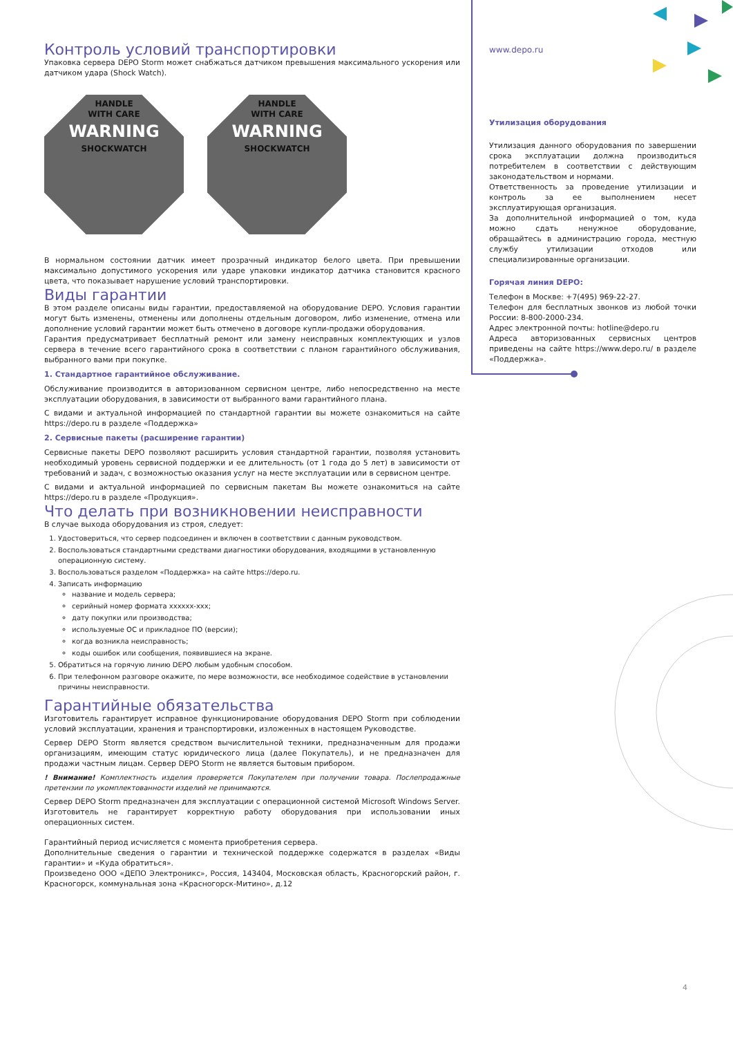Контроль условий транспортировки
Упаковка сервера DEPO Storm может снабжаться датчиком превышения максимального ускорения или датчиком удара (Shock Watch).
HANDLE
WITH CARE
WARNING
SHOCKWATCH
HANDLE
WITH CARE
WARNING
SHOCKWATCH
В нормальном состоянии датчик имеет прозрачный индикатор белого цвета. При превышении максимально допустимого ускорения или ударе упаковки индикатор датчика становится красного цвета, что показывает нарушение условий транспортировки.
Виды гарантии
В этом разделе описаны виды гарантии, предоставляемой на оборудование DEPO. Условия гарантии могут быть изменены, отменены или дополнены отдельным договором, либо изменение, отмена или дополнение условий гарантии может быть отмечено в договоре купли-продажи оборудования.
Гарантия предусматривает бесплатный ремонт или замену неисправных комплектующих и узлов сервера в течение всего гарантийного срока в соответствии с планом гарантийного обслуживания, выбранного вами при покупке.
1. Стандартное гарантийное обслуживание.
Обслуживание производится в авторизованном сервисном центре, либо непосредственно на месте эксплуатации оборудования, в зависимости от выбранного вами гарантийного плана.
С видами и актуальной информацией по стандартной гарантии вы можете ознакомиться на сайте https://depo.ru в разделе «Поддержка»
2. Сервисные пакеты (расширение гарантии)
Сервисные пакеты DEPO позволяют расширить условия стандартной гарантии, позволяя установить необходимый уровень сервисной поддержки и ее длительность (от 1 года до 5 лет) в зависимости от требований и задач, с возможностью оказания услуг на месте эксплуатации или в сервисном центре.
С видами и актуальной информацией по сервисным пакетам Вы можете ознакомиться на сайте https://depo.ru в разделе «Продукция».
Что делать при возникновении неисправности
В случае выхода оборудования из строя, следует:
1. Удостовериться, что сервер подсоединен и включен в соответствии с данным руководством.
2. Воспользоваться стандартными средствами диагностики оборудования, входящими в установленную операционную систему.
3. Воспользоваться разделом «Поддержка» на сайте https://depo.ru.
4. Записать информацию
название и модель сервера;
серийный номер формата xxxxxx-xxx;
дату покупки или производства;
используемые ОС и прикладное ПО (версии);
когда возникла неисправность;
коды ошибок или сообщения, появившиеся на экране.
5. Обратиться на горячую линию DEPO любым удобным способом.
6. При телефонном разговоре окажите, по мере возможности, все необходимое содействие в установлении причины неисправности.
Гарантийные обязательства
Изготовитель гарантирует исправное функционирование оборудования DEPO Storm при соблюдении условий эксплуатации, хранения и транспортировки, изложенных в настоящем Руководстве.
Сервер DEPO Storm является средством вычислительной техники, предназначенным для продажи организациям, имеющим статус юридического лица (далее Покупатель), и не предназначен для продажи частным лицам. Сервер DEPO Storm не является бытовым прибором.
! Внимание! Комплектность изделия проверяется Покупателем при получении товара. Послепродажные претензии по укомплектованности изделий не принимаются.
Сервер DEPO Storm предназначен для эксплуатации с операционной системой Microsoft Windows Server. Изготовитель не гарантирует корректную работу оборудования при использовании иных операционных систем.
Гарантийный период исчисляется с момента приобретения сервера.
Дополнительные сведения о гарантии и технической поддержке содержатся в разделах «Виды гарантии» и «Куда обратиться».
Произведено ООО «ДЕПО Электроникс», Россия, 143404, Московская область, Красногорский район, г. Красногорск, коммунальная зона «Красногорск-Митино», д.12
www.depo.ru
Утилизация оборудования
Утилизация данного оборудования по завершении срока эксплуатации должна производиться потребителем в соответствии с действующим законодательством и нормами.
Ответственность за проведение утилизации и контроль за ее выполнением несет эксплуатирующая организация.
За дополнительной информацией о том, куда можно сдать ненужное оборудование, обращайтесь в администрацию города, местную службу утилизации отходов или специализированные организации.
Горячая линия DEPO:
Телефон в Москве: +7(495) 969-22-27.
Телефон для бесплатных звонков из любой точки России: 8-800-2000-234.
Адрес электронной почты: hotline@depo.ru
Адреса авторизованных сервисных центров приведены на сайте https://www.depo.ru/ в разделе «Поддержка».
4